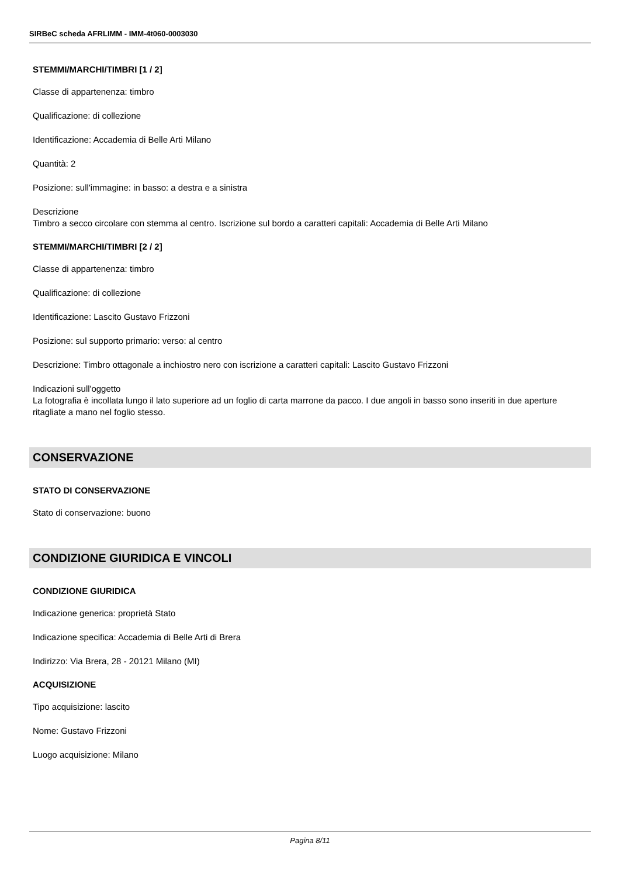SIRBeC scheda AFRLIMM - IMM-4t060-0003030
STEMMI/MARCHI/TIMBRI [1 / 2]
Classe di appartenenza: timbro
Qualificazione: di collezione
Identificazione: Accademia di Belle Arti Milano
Quantità: 2
Posizione: sull'immagine: in basso: a destra e a sinistra
Descrizione
Timbro a secco circolare con stemma al centro. Iscrizione sul bordo a caratteri capitali: Accademia di Belle Arti Milano
STEMMI/MARCHI/TIMBRI [2 / 2]
Classe di appartenenza: timbro
Qualificazione: di collezione
Identificazione: Lascito Gustavo Frizzoni
Posizione: sul supporto primario: verso: al centro
Descrizione: Timbro ottagonale a inchiostro nero con iscrizione a caratteri capitali: Lascito Gustavo Frizzoni
Indicazioni sull'oggetto
La fotografia è incollata lungo il lato superiore ad un foglio di carta marrone da pacco. I due angoli in basso sono inseriti in due aperture ritagliate a mano nel foglio stesso.
CONSERVAZIONE
STATO DI CONSERVAZIONE
Stato di conservazione: buono
CONDIZIONE GIURIDICA E VINCOLI
CONDIZIONE GIURIDICA
Indicazione generica: proprietà Stato
Indicazione specifica: Accademia di Belle Arti di Brera
Indirizzo: Via Brera, 28 - 20121 Milano (MI)
ACQUISIZIONE
Tipo acquisizione: lascito
Nome: Gustavo Frizzoni
Luogo acquisizione: Milano
Pagina 8/11